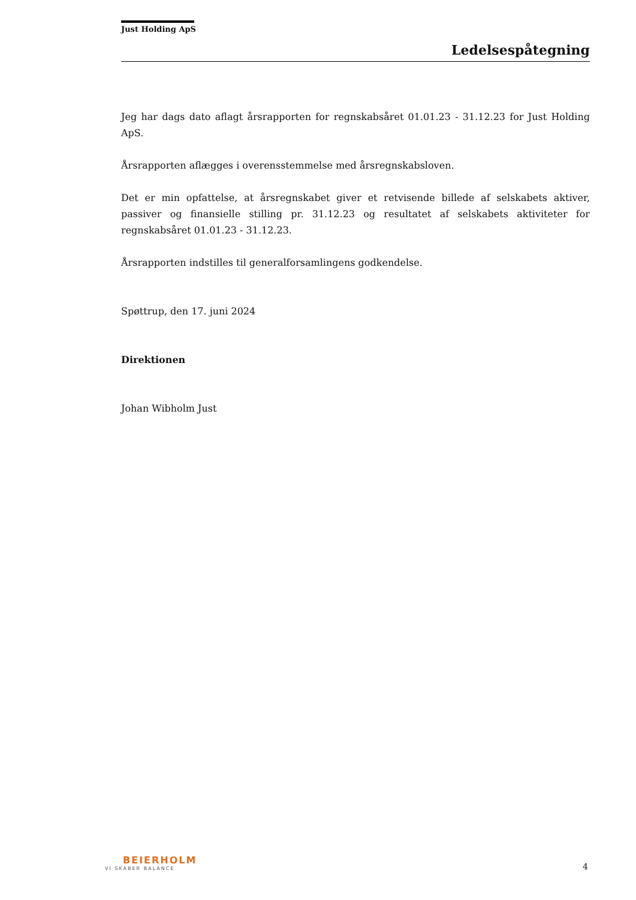Just Holding ApS
Ledelsespåtegning
Jeg har dags dato aflagt årsrapporten for regnskabsåret 01.01.23 - 31.12.23 for Just Holding ApS.
Årsrapporten aflægges i overensstemmelse med årsregnskabsloven.
Det er min opfattelse, at årsregnskabet giver et retvisende billede af selskabets aktiver, passiver og finansielle stilling pr. 31.12.23 og resultatet af selskabets aktiviteter for regnskabsåret 01.01.23 - 31.12.23.
Årsrapporten indstilles til generalforsamlingens godkendelse.
Spøttrup, den 17. juni 2024
Direktionen
Johan Wibholm Just
BEIERHOLM
VI SKABER BALANCE
4